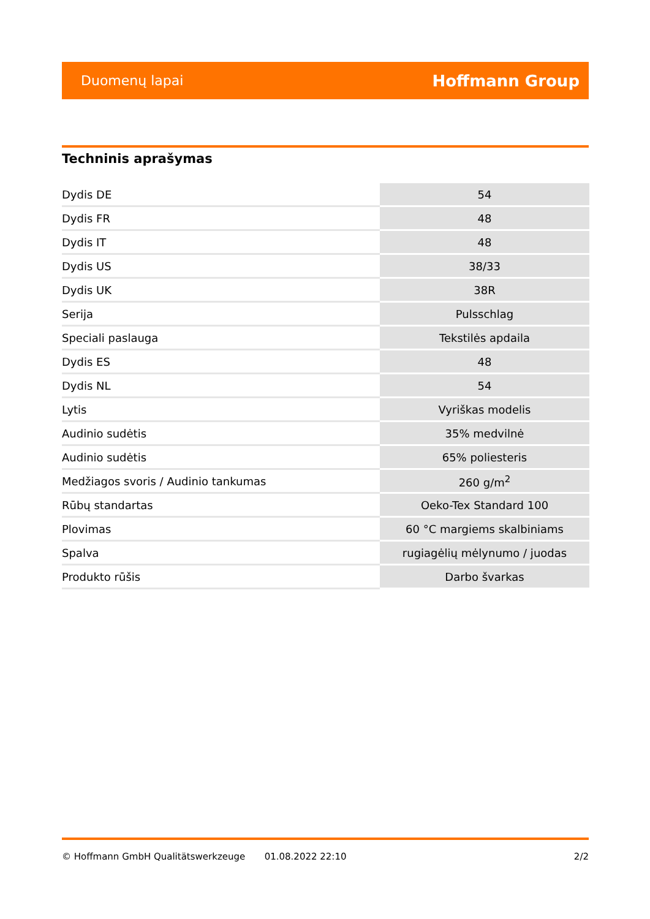Duomenų lapai Hoffmann Group
Techninis aprašymas
| Dydis DE | 54 |
| Dydis FR | 48 |
| Dydis IT | 48 |
| Dydis US | 38/33 |
| Dydis UK | 38R |
| Serija | Pulsschlag |
| Speciali paslauga | Tekstilės apdaila |
| Dydis ES | 48 |
| Dydis NL | 54 |
| Lytis | Vyriškas modelis |
| Audinio sudėtis | 35% medvilnė |
| Audinio sudėtis | 65% poliesteris |
| Medžiagos svoris / Audinio tankumas | 260 g/m<sup>2</sup> |
| Rūbų standartas | Oeko-Tex Standard 100 |
| Plovimas | 60 °C margiems skalbiniams |
| Spalva | rugiagėlių mėlynumo / juodas |
| Produkto rūšis | Darbo švarkas |
© Hoffmann GmbH Qualitätswerkzeuge 01.08.2022 22:10 2/2